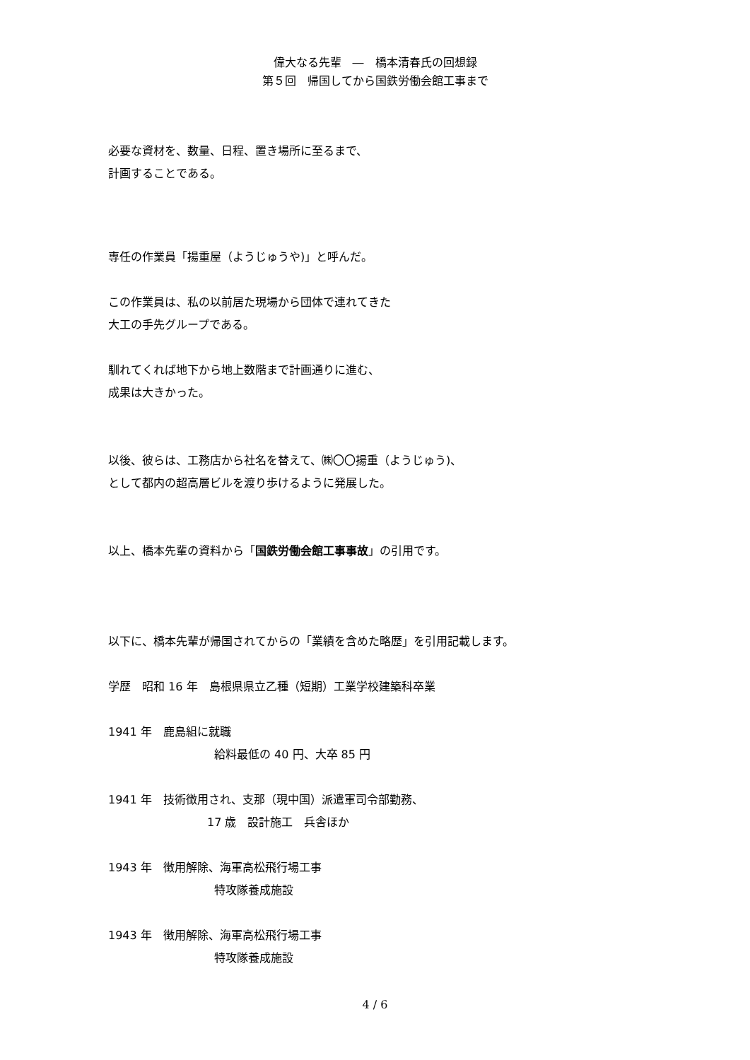偉大なる先輩　―　橋本清春氏の回想録
第５回　帰国してから国鉄労働会館工事まで
必要な資材を、数量、日程、置き場所に至るまで、
計画することである。
専任の作業員「揚重屋（ようじゅうや)」と呼んだ。
この作業員は、私の以前居た現場から団体で連れてきた
大工の手先グループである。
馴れてくれば地下から地上数階まで計画通りに進む、
成果は大きかった。
以後、彼らは、工務店から社名を替えて、㈱〇〇揚重（ようじゅう)、
として都内の超高層ビルを渡り歩けるように発展した。
以上、橋本先輩の資料から「国鉄労働会館工事事故」の引用です。
以下に、橋本先輩が帰国されてからの「業績を含めた略歴」を引用記載します。
学歴　昭和 16 年　島根県県立乙種（短期）工業学校建築科卒業
1941 年　鹿島組に就職
給料最低の 40 円、大卒 85 円
1941 年　技術徴用され、支那（現中国）派遣軍司令部勤務、
17 歳　設計施工　兵舎ほか
1943 年　徴用解除、海軍高松飛行場工事
特攻隊養成施設
1943 年　徴用解除、海軍高松飛行場工事
特攻隊養成施設
4 / 6